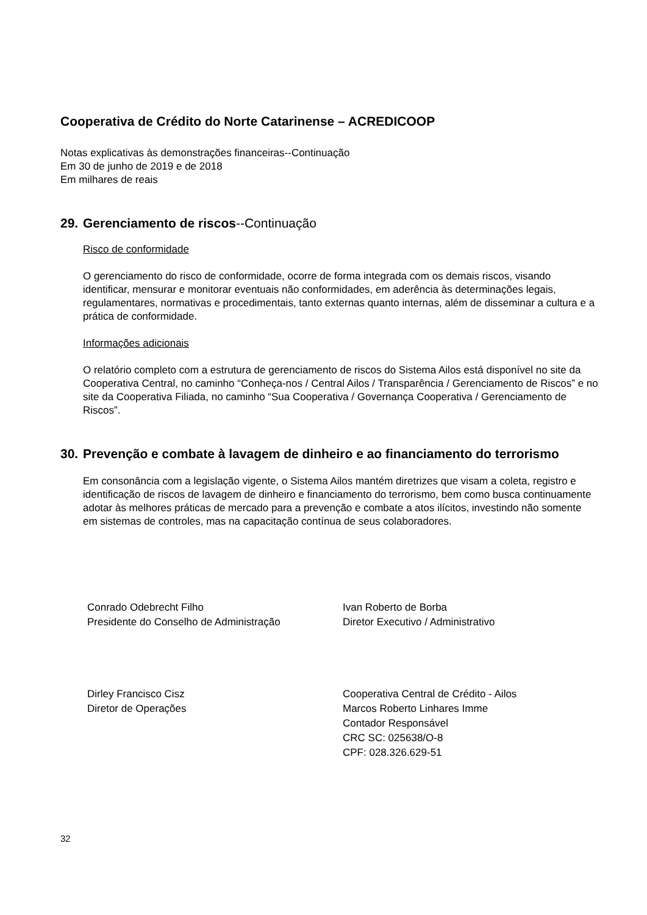Cooperativa de Crédito do Norte Catarinense – ACREDICOOP
Notas explicativas às demonstrações financeiras--Continuação
Em 30 de junho de 2019 e de 2018
Em milhares de reais
29. Gerenciamento de riscos--Continuação
Risco de conformidade
O gerenciamento do risco de conformidade, ocorre de forma integrada com os demais riscos, visando identificar, mensurar e monitorar eventuais não conformidades, em aderência às determinações legais, regulamentares, normativas e procedimentais, tanto externas quanto internas, além de disseminar a cultura e a prática de conformidade.
Informações adicionais
O relatório completo com a estrutura de gerenciamento de riscos do Sistema Ailos está disponível no site da Cooperativa Central, no caminho “Conheça-nos / Central Ailos / Transparência / Gerenciamento de Riscos” e no site da Cooperativa Filiada, no caminho “Sua Cooperativa / Governança Cooperativa / Gerenciamento de Riscos”.
30. Prevenção e combate à lavagem de dinheiro e ao financiamento do terrorismo
Em consonância com a legislação vigente, o Sistema Ailos mantém diretrizes que visam a coleta, registro e identificação de riscos de lavagem de dinheiro e financiamento do terrorismo, bem como busca continuamente adotar às melhores práticas de mercado para a prevenção e combate a atos ilícitos, investindo não somente em sistemas de controles, mas na capacitação contínua de seus colaboradores.
Conrado Odebrecht Filho
Presidente do Conselho de Administração
Ivan Roberto de Borba
Diretor Executivo / Administrativo
Dirley Francisco Cisz
Diretor de Operações
Cooperativa Central de Crédito - Ailos
Marcos Roberto Linhares Imme
Contador Responsável
CRC SC: 025638/O-8
CPF: 028.326.629-51
32